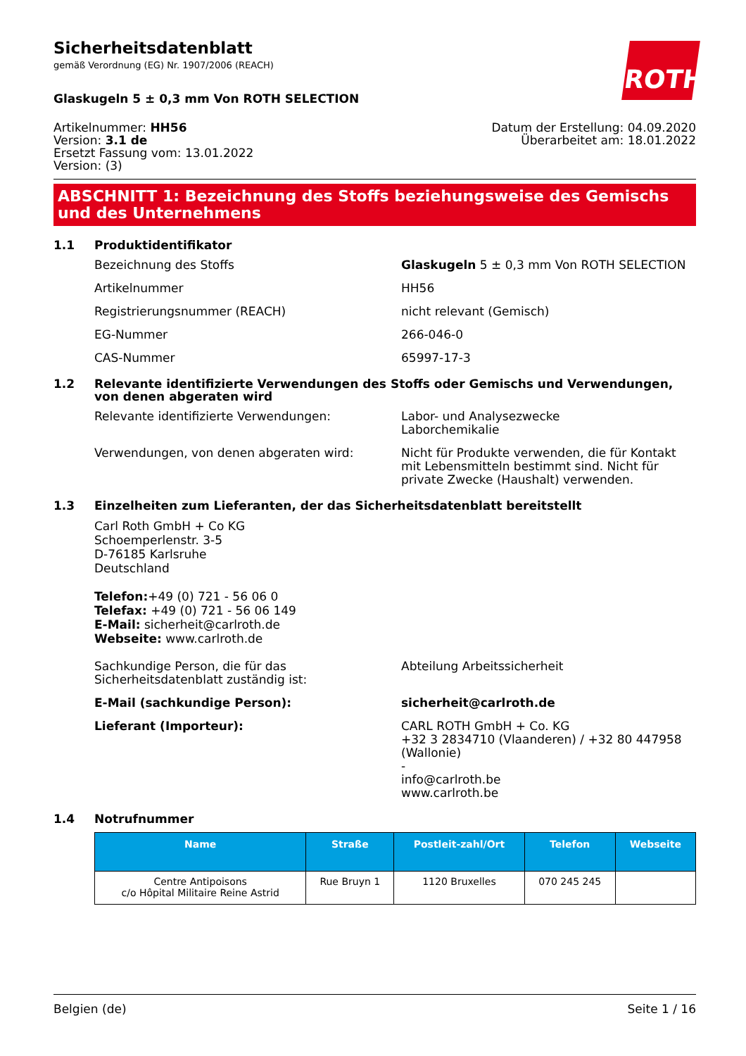ROTH
Sicherheitsdatenblatt
gemäß Verordnung (EG) Nr. 1907/2006 (REACH)
Glaskugeln 5 ± 0,3 mm Von ROTH SELECTION
Artikelnummer: HH56
Version: 3.1 de
Ersetzt Fassung vom: 13.01.2022
Version: (3)
Datum der Erstellung: 04.09.2020
Überarbeitet am: 18.01.2022
ABSCHNITT 1: Bezeichnung des Stoffs beziehungsweise des Gemischs und des Unternehmens
1.1 Produktidentifikator
Bezeichnung des Stoffs Glaskugeln 5 ± 0,3 mm Von ROTH SELECTION
Artikelnummer HH56
Registrierungsnummer (REACH) nicht relevant (Gemisch)
EG-Nummer 266-046-0
CAS-Nummer 65997-17-3
1.2 Relevante identifizierte Verwendungen des Stoffs oder Gemischs und Verwendungen, von denen abgeraten wird
Relevante identifizierte Verwendungen: Labor- und Analysezwecke
Laborchemikalie
Verwendungen, von denen abgeraten wird: Nicht für Produkte verwenden, die für Kontakt mit Lebensmitteln bestimmt sind. Nicht für private Zwecke (Haushalt) verwenden.
1.3 Einzelheiten zum Lieferanten, der das Sicherheitsdatenblatt bereitstellt
Carl Roth GmbH + Co KG
Schoemperlenstr. 3-5
D-76185 Karlsruhe
Deutschland
Telefon:+49 (0) 721 - 56 06 0
Telefax: +49 (0) 721 - 56 06 149
E-Mail: sicherheit@carlroth.de
Webseite: www.carlroth.de
Sachkundige Person, die für das Sicherheitsdatenblatt zuständig ist:
Abteilung Arbeitssicherheit
E-Mail (sachkundige Person): sicherheit@carlroth.de
Lieferant (Importeur): CARL ROTH GmbH + Co. KG
+32 3 2834710 (Vlaanderen) / +32 80 447958 (Wallonie)
-
info@carlroth.be
www.carlroth.be
1.4 Notrufnummer
| Name | Straße | Postleit-zahl/Ort | Telefon | Webseite |
| --- | --- | --- | --- | --- |
| Centre Antipoisons c/o Hôpital Militaire Reine Astrid | Rue Bruyn 1 | 1120 Bruxelles | 070 245 245 | |
Belgien (de) Seite 1 / 16